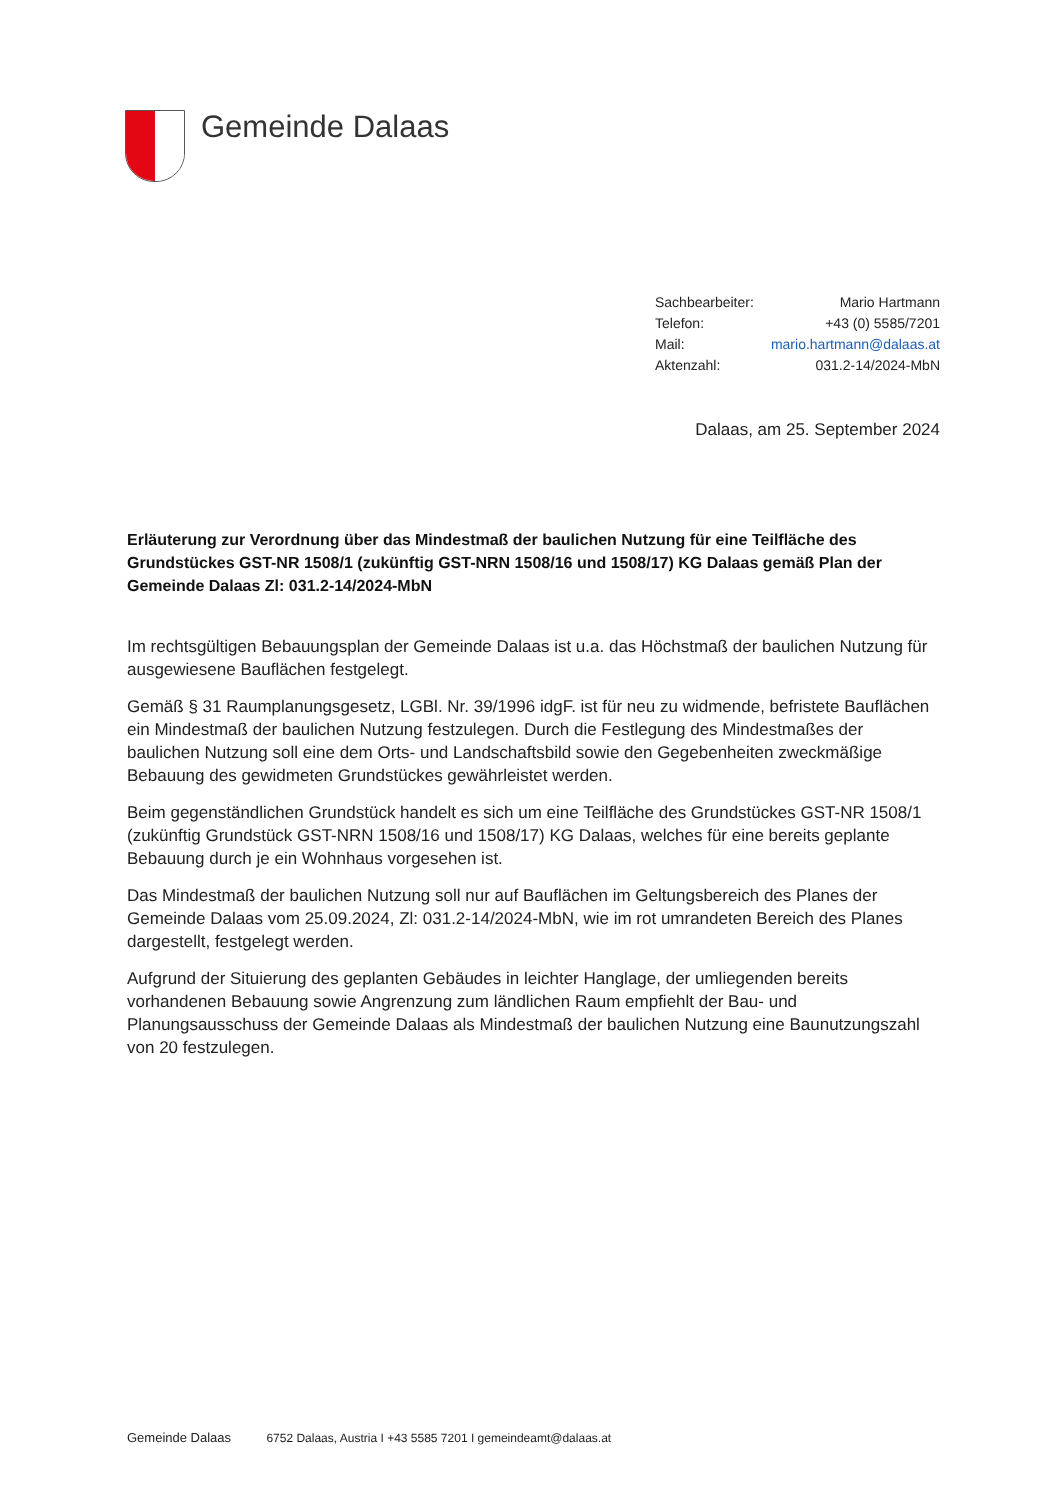Gemeinde Dalaas
Sachbearbeiter: Mario Hartmann
Telefon: +43 (0) 5585/7201
Mail: mario.hartmann@dalaas.at
Aktenzahl: 031.2-14/2024-MbN
Dalaas, am 25. September 2024
Erläuterung zur Verordnung über das Mindestmaß der baulichen Nutzung für eine Teilfläche des Grundstückes GST-NR 1508/1 (zukünftig GST-NRN 1508/16 und 1508/17) KG Dalaas gemäß Plan der Gemeinde Dalaas Zl: 031.2-14/2024-MbN
Im rechtsgültigen Bebauungsplan der Gemeinde Dalaas ist u.a. das Höchstmaß der baulichen Nutzung für ausgewiesene Bauflächen festgelegt.
Gemäß § 31 Raumplanungsgesetz, LGBl. Nr. 39/1996 idgF. ist für neu zu widmende, befristete Bauflächen ein Mindestmaß der baulichen Nutzung festzulegen. Durch die Festlegung des Mindestmaßes der baulichen Nutzung soll eine dem Orts- und Landschaftsbild sowie den Gegebenheiten zweckmäßige Bebauung des gewidmeten Grundstückes gewährleistet werden.
Beim gegenständlichen Grundstück handelt es sich um eine Teilfläche des Grundstückes GST-NR 1508/1 (zukünftig Grundstück GST-NRN 1508/16 und 1508/17) KG Dalaas, welches für eine bereits geplante Bebauung durch je ein Wohnhaus vorgesehen ist.
Das Mindestmaß der baulichen Nutzung soll nur auf Bauflächen im Geltungsbereich des Planes der Gemeinde Dalaas vom 25.09.2024, Zl: 031.2-14/2024-MbN, wie im rot umrandeten Bereich des Planes dargestellt, festgelegt werden.
Aufgrund der Situierung des geplanten Gebäudes in leichter Hanglage, der umliegenden bereits vorhandenen Bebauung sowie Angrenzung zum ländlichen Raum empfiehlt der Bau- und Planungsausschuss der Gemeinde Dalaas als Mindestmaß der baulichen Nutzung eine Baunutzungszahl von 20 festzulegen.
Gemeinde Dalaas 6752 Dalaas, Austria I +43 5585 7201 I gemeindeamt@dalaas.at